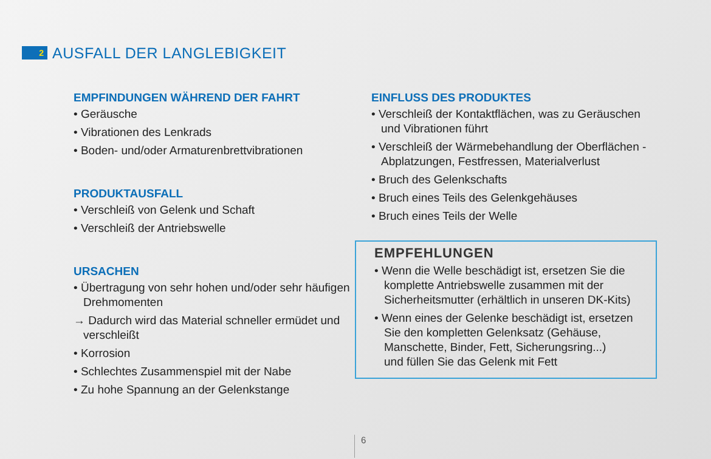2
AUSFALL DER LANGLEBIGKEIT
EMPFINDUNGEN WÄHREND DER FAHRT
• Geräusche
• Vibrationen des Lenkrads
• Boden- und/oder Armaturenbrettvibrationen
PRODUKTAUSFALL
• Verschleiß von Gelenk und Schaft
• Verschleiß der Antriebswelle
URSACHEN
• Übertragung von sehr hohen und/oder sehr häufigen Drehmomenten
→ Dadurch wird das Material schneller ermüdet und verschleißt
• Korrosion
• Schlechtes Zusammenspiel mit der Nabe
• Zu hohe Spannung an der Gelenkstange
EINFLUSS DES PRODUKTES
• Verschleiß der Kontaktflächen, was zu Geräuschen und Vibrationen führt
• Verschleiß der Wärmebehandlung der Oberflächen - Abplatzungen, Festfressen, Materialverlust
• Bruch des Gelenkschafts
• Bruch eines Teils des Gelenkgehäuses
• Bruch eines Teils der Welle
EMPFEHLUNGEN
• Wenn die Welle beschädigt ist, ersetzen Sie die komplette Antriebswelle zusammen mit der Sicherheitsmutter (erhältlich in unseren DK-Kits)
• Wenn eines der Gelenke beschädigt ist, ersetzen Sie den kompletten Gelenksatz (Gehäuse, Manschette, Binder, Fett, Sicherungsring...)
und füllen Sie das Gelenk mit Fett
6